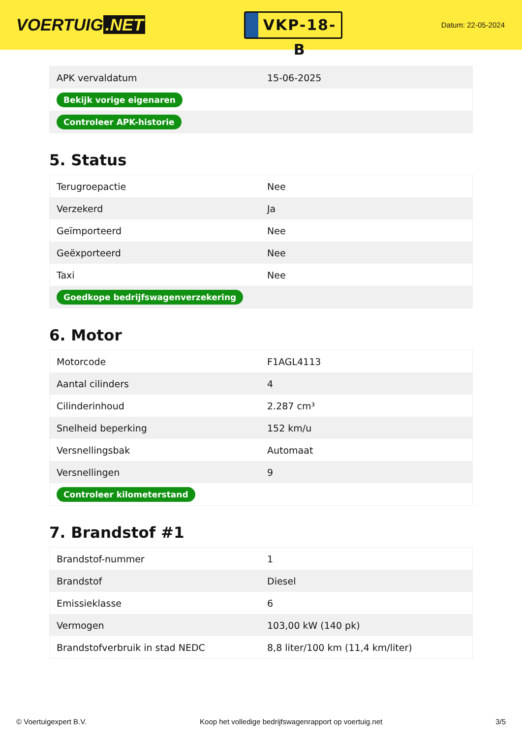VOERTUIG.NET
VKP-18-B
Datum: 22-05-2024
| APK vervaldatum | 15-06-2025 |
| Bekijk vorige eigenaren | |
| Controleer APK-historie | |
5. Status
| Terugroepactie | Nee |
| Verzekerd | Ja |
| Geïmporteerd | Nee |
| Geëxporteerd | Nee |
| Taxi | Nee |
| Goedkope bedrijfswagenverzekering | |
6. Motor
| Motorcode | F1AGL4113 |
| Aantal cilinders | 4 |
| Cilinderinhoud | 2.287 cm³ |
| Snelheid beperking | 152 km/u |
| Versnellingsbak | Automaat |
| Versnellingen | 9 |
| Controleer kilometerstand | |
7. Brandstof #1
| Brandstof-nummer | 1 |
| Brandstof | Diesel |
| Emissieklasse | 6 |
| Vermogen | 103,00 kW (140 pk) |
| Brandstofverbruik in stad NEDC | 8,8 liter/100 km (11,4 km/liter) |
© Voertuigexpert B.V. Koop het volledige bedrijfswagenrapport op voertuig.net 3/5